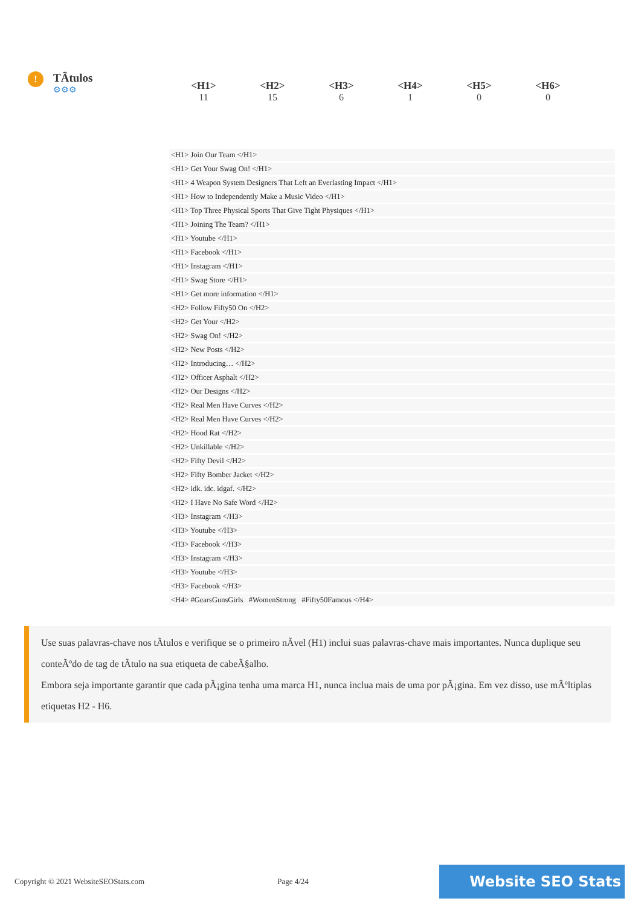!
TÃtulos
⚙⚙⚙
| <H1> | <H2> | <H3> | <H4> | <H5> | <H6> |
| --- | --- | --- | --- | --- | --- |
| 11 | 15 | 6 | 1 | 0 | 0 |
<H1> Join Our Team </H1>
<H1> Get Your Swag On! </H1>
<H1> 4 Weapon System Designers That Left an Everlasting Impact </H1>
<H1> How to Independently Make a Music Video </H1>
<H1> Top Three Physical Sports That Give Tight Physiques </H1>
<H1> Joining The Team? </H1>
<H1> Youtube </H1>
<H1> Facebook </H1>
<H1> Instagram </H1>
<H1> Swag Store </H1>
<H1> Get more information </H1>
<H2> Follow Fifty50 On </H2>
<H2> Get Your </H2>
<H2> Swag On! </H2>
<H2> New Posts </H2>
<H2> Introducing… </H2>
<H2> Officer Asphalt </H2>
<H2> Our Designs </H2>
<H2> Real Men Have Curves </H2>
<H2> Real Men Have Curves </H2>
<H2> Hood Rat </H2>
<H2> Unkillable </H2>
<H2> Fifty Devil </H2>
<H2> Fifty Bomber Jacket </H2>
<H2> idk. idc. idgaf. </H2>
<H2> I Have No Safe Word </H2>
<H3> Instagram </H3>
<H3> Youtube </H3>
<H3> Facebook </H3>
<H3> Instagram </H3>
<H3> Youtube </H3>
<H3> Facebook </H3>
<H4> #GearsGunsGirls #WomenStrong #Fifty50Famous </H4>
Use suas palavras-chave nos tÃtulos e verifique se o primeiro nÃvel (H1) inclui suas palavras-chave mais importantes. Nunca duplique seu conteÃºdo de tag de tÃtulo na sua etiqueta de cabeÃ§alho.
Embora seja importante garantir que cada pÃ¡gina tenha uma marca H1, nunca inclua mais de uma por pÃ¡gina. Em vez disso, use mÃºltiplas etiquetas H2 - H6.
Copyright © 2021 WebsiteSEOStats.com Page 4/24
Website SEO Stats